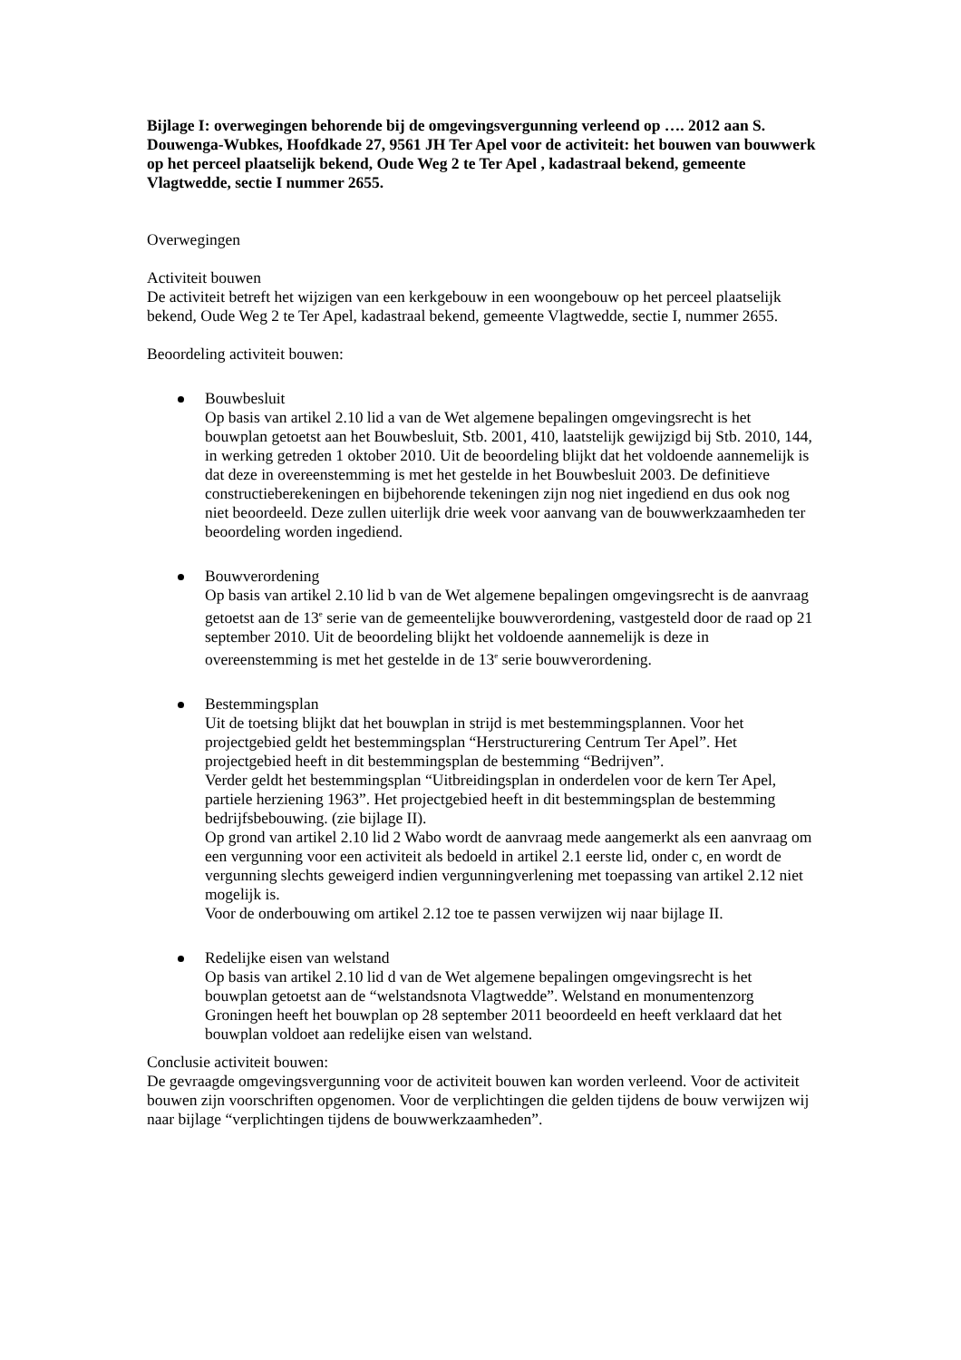Bijlage I: overwegingen behorende bij de omgevingsvergunning verleend op …. 2012 aan S. Douwenga-Wubkes, Hoofdkade 27, 9561 JH Ter Apel voor de activiteit: het bouwen van bouwwerk op het perceel plaatselijk bekend, Oude Weg 2 te Ter Apel , kadastraal bekend, gemeente Vlagtwedde, sectie I nummer 2655.
Overwegingen
Activiteit bouwen
De activiteit betreft het wijzigen van een kerkgebouw in een woongebouw op het perceel plaatselijk bekend, Oude Weg 2 te Ter Apel, kadastraal bekend, gemeente Vlagtwedde, sectie I, nummer 2655.
Beoordeling activiteit bouwen:
Bouwbesluit
Op basis van artikel 2.10 lid a van de Wet algemene bepalingen omgevingsrecht is het bouwplan getoetst aan het Bouwbesluit, Stb. 2001, 410, laatstelijk gewijzigd bij Stb. 2010, 144, in werking getreden 1 oktober 2010. Uit de beoordeling blijkt dat het voldoende aannemelijk is dat deze in overeenstemming is met het gestelde in het Bouwbesluit 2003. De definitieve constructieberekeningen en bijbehorende tekeningen zijn nog niet ingediend en dus ook nog niet beoordeeld. Deze zullen uiterlijk drie week voor aanvang van de bouwwerkzaamheden ter beoordeling worden ingediend.
Bouwverordening
Op basis van artikel 2.10 lid b van de Wet algemene bepalingen omgevingsrecht is de aanvraag getoetst aan de 13<sup>e</sup> serie van de gemeentelijke bouwverordening, vastgesteld door de raad op 21 september 2010. Uit de beoordeling blijkt het voldoende aannemelijk is deze in overeenstemming is met het gestelde in de 13<sup>e</sup> serie bouwverordening.
Bestemmingsplan
Uit de toetsing blijkt dat het bouwplan in strijd is met bestemmingsplannen. Voor het projectgebied geldt het bestemmingsplan “Herstructurering Centrum Ter Apel”. Het projectgebied heeft in dit bestemmingsplan de bestemming “Bedrijven”.
Verder geldt het bestemmingsplan “Uitbreidingsplan in onderdelen voor de kern Ter Apel, partiele herziening 1963”. Het projectgebied heeft in dit bestemmingsplan de bestemming bedrijfsbebouwing. (zie bijlage II).
Op grond van artikel 2.10 lid 2 Wabo wordt de aanvraag mede aangemerkt als een aanvraag om een vergunning voor een activiteit als bedoeld in artikel 2.1 eerste lid, onder c, en wordt de vergunning slechts geweigerd indien vergunningverlening met toepassing van artikel 2.12 niet mogelijk is.
Voor de onderbouwing om artikel 2.12 toe te passen verwijzen wij naar bijlage II.
Redelijke eisen van welstand
Op basis van artikel 2.10 lid d van de Wet algemene bepalingen omgevingsrecht is het bouwplan getoetst aan de “welstandsnota Vlagtwedde”. Welstand en monumentenzorg Groningen heeft het bouwplan op 28 september 2011 beoordeeld en heeft verklaard dat het bouwplan voldoet aan redelijke eisen van welstand.
Conclusie activiteit bouwen:
De gevraagde omgevingsvergunning voor de activiteit bouwen kan worden verleend. Voor de activiteit bouwen zijn voorschriften opgenomen. Voor de verplichtingen die gelden tijdens de bouw verwijzen wij naar bijlage “verplichtingen tijdens de bouwwerkzaamheden”.